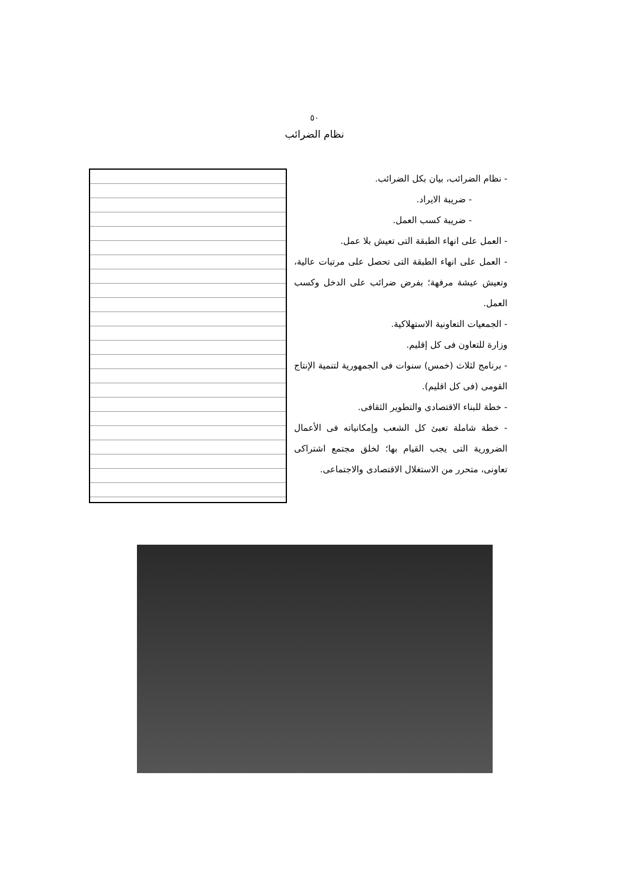٥٠
نظام الضرائب
- نظام الضرائب، بيان بكل الضرائب.
- ضريبة الايراد.
- ضريبة كسب العمل.
- العمل على انهاء الطبقة التى تعيش بلا عمل.
- العمل على انهاء الطبقة التى تحصل على مرتبات عالية، وتعيش عيشة مرفهة؛ بفرض ضرائب على الدخل وكسب العمل.
- الجمعيات التعاونية الاستهلاكية.
وزارة للتعاون فى كل إقليم.
- برنامج لثلاث (خمس) سنوات فى الجمهورية لتنمية الإنتاج القومى (فى كل اقليم).
- خطة للبناء الاقتصادى والتطوير الثقافى.
- خطة شاملة تعبئ كل الشعب وإمكانياته فى الأعمال الضرورية التى يجب القيام بها؛ لخلق مجتمع اشتراكى تعاونى، متحرر من الاستغلال الاقتصادى والاجتماعى.